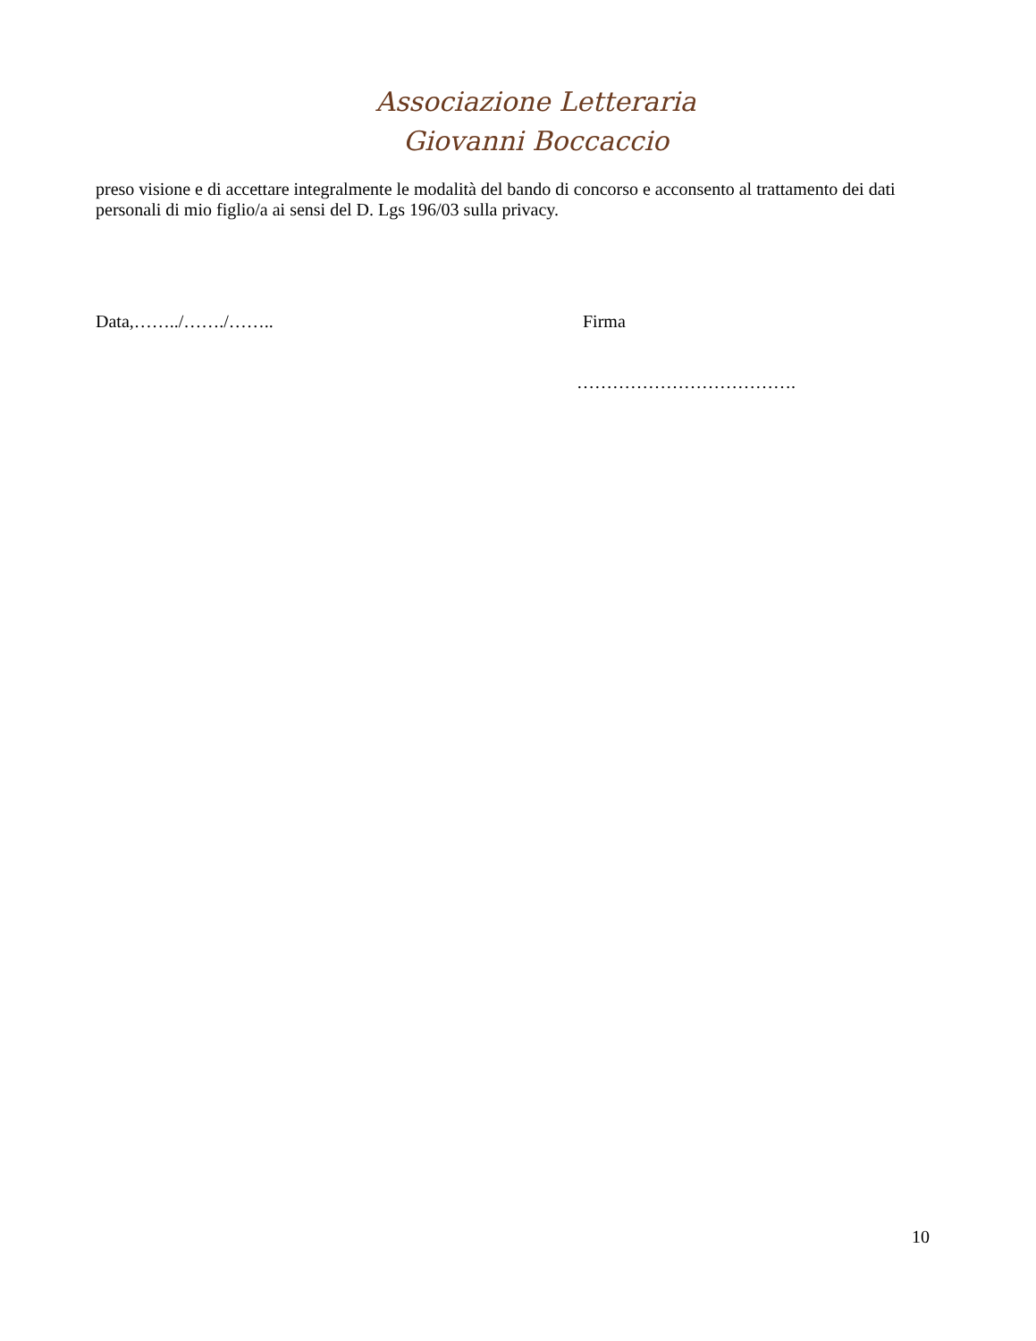Associazione Letteraria
Giovanni Boccaccio
preso visione e di accettare integralmente le modalità del bando di concorso e acconsento al trattamento dei dati personali di mio figlio/a ai sensi del D. Lgs 196/03 sulla privacy.
Data,……../……./…….. Firma
……………………………….
10